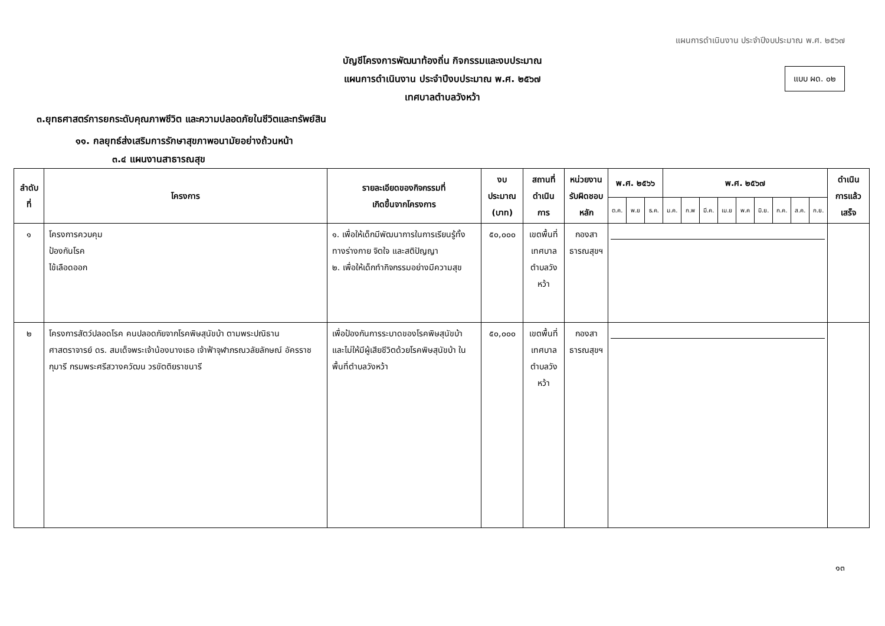แผนการดำเนินงาน ประจำปีงบประมาณ พ.ศ. ๒๕๖๗
แบบ ผด. ๐๒
บัญชีโครงการพัฒนาท้องถิ่น กิจกรรมและงบประมาณ
แผนการดำเนินงาน ประจำปีงบประมาณ พ.ศ. ๒๕๖๗
เทศบาลตำบลวังหว้า
๓.ยุทธศาสตร์การยกระดับคุณภาพชีวิต และความปลอดภัยในชีวิตและทรัพย์สิน
๑๑. กลยุทธ์ส่งเสริมการรักษาสุขภาพอนามัยอย่างถ้วนหน้า
๓.๔ แผนงานสาธารณสุข
| ลำดับที่ | โครงการ | รายละเอียดของกิจกรรมที่ เกิดขึ้นจากโครงการ | งบประมาณ (บาท) | สถานที่ ดำเนินการ | หน่วยงาน รับผิดชอบหลัก | พ.ศ. ๒๕๖๖ | | | พ.ศ. ๒๕๖๗ | | | | | | | | | ดำเนินการแล้ว เสร็จ |
| --- | --- | --- | --- | --- | --- | --- | --- | --- | --- | --- | --- | --- | --- | --- | --- | --- | --- | --- |
| | | | | | | ต.ค. | พ.ย | ธ.ค. | ม.ค. | ก.พ | มี.ค. | เม.ย | พ.ค | มิ.ย. | ก.ค. | ส.ค. | ก.ย. | |
| ๑ | โครงการควบคุม ป้องกันโรค ไข้เลือดออก | ๑. เพื่อให้เด็กมีพัฒนาการในการเรียนรู้ทั้งทางร่างกาย จิตใจ และสติปัญญา ๒. เพื่อให้เด็กทำกิจกรรมอย่างมีความสุข | ๕๐,๐๐๐ | เขตพื้นที่ เทศบาล ตำบลวังหว้า | กองสาธารณสุขฯ | | | | | | | | | | | | | |
| ๒ | โครงการสัตว์ปลอดโรค คนปลอดภัยจากโรคพิษสุนัขบ้า ตามพระปณิธาน ศาสตราจารย์ ดร. สมเด็จพระเจ้าน้องนางเธอ เจ้าฟ้าจุฬาภรณวลัยลักษณ์ อัครราชกุมารี กรมพระศรีสวางควัฒน วรขัตติยราชนารี | เพื่อป้องกันการระบาดของโรคพิษสุนัขบ้า และไม่ให้มีผู้เสียชีวิตด้วยโรคพิษสุนัขบ้า ในพื้นที่ตำบลวังหว้า | ๕๐,๐๐๐ | เขตพื้นที่ เทศบาล ตำบลวังหว้า | กองสาธารณสุขฯ | | | | | | | | | | | | | |
๑๓